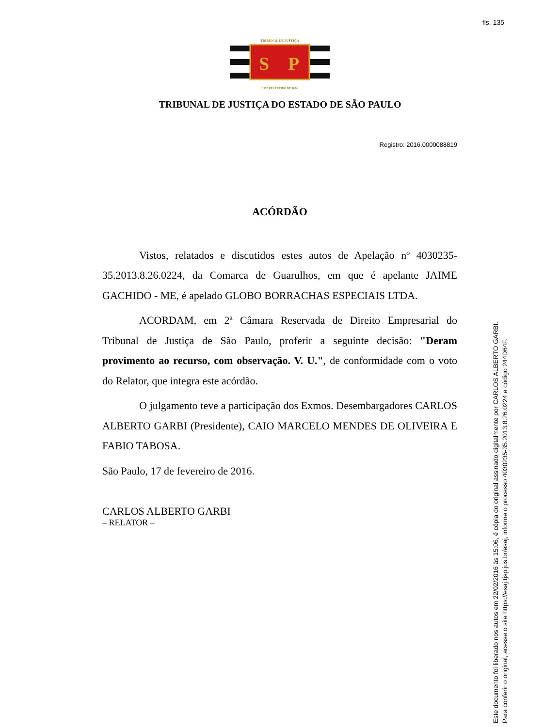fls. 135
TRIBUNAL DE JUSTIÇA
S
P
3 DE FEVEREIRO DE 1874
TRIBUNAL DE JUSTIÇA DO ESTADO DE SÃO PAULO
Registro: 2016.0000088819
ACÓRDÃO
Vistos, relatados e discutidos estes autos de Apelação nº 4030235-35.2013.8.26.0224, da Comarca de Guarulhos, em que é apelante JAIME GACHIDO - ME, é apelado GLOBO BORRACHAS ESPECIAIS LTDA.
ACORDAM, em 2ª Câmara Reservada de Direito Empresarial do Tribunal de Justiça de São Paulo, proferir a seguinte decisão: "Deram provimento ao recurso, com observação. V. U.", de conformidade com o voto do Relator, que integra este acórdão.
O julgamento teve a participação dos Exmos. Desembargadores CARLOS ALBERTO GARBI (Presidente), CAIO MARCELO MENDES DE OLIVEIRA E FABIO TABOSA.
São Paulo, 17 de fevereiro de 2016.
CARLOS ALBERTO GARBI
– RELATOR –
Este documento foi liberado nos autos em 22/02/2016 às 15:06, é cópia do original assinado digitalmente por CARLOS ALBERTO GARBI.
Para conferir o original, acesse o site https://esaj.tjsp.jus.br/esaj, informe o processo 4030235-35.2013.8.26.0224 e código 244D64F.